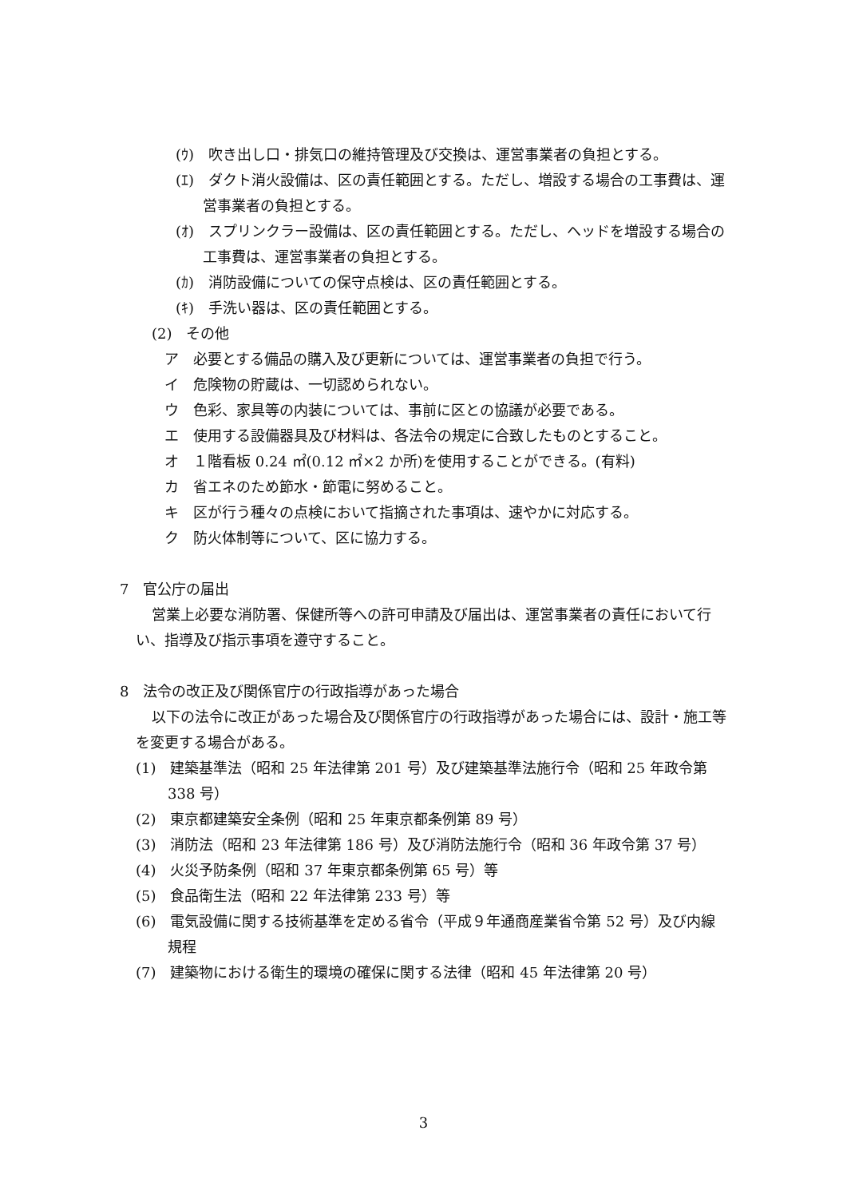(ｳ)　吹き出し口・排気口の維持管理及び交換は、運営事業者の負担とする。
(ｴ)　ダクト消火設備は、区の責任範囲とする。ただし、増設する場合の工事費は、運営事業者の負担とする。
(ｵ)　スプリンクラー設備は、区の責任範囲とする。ただし、ヘッドを増設する場合の工事費は、運営事業者の負担とする。
(ｶ)　消防設備についての保守点検は、区の責任範囲とする。
(ｷ)　手洗い器は、区の責任範囲とする。
(2)　その他
ア　必要とする備品の購入及び更新については、運営事業者の負担で行う。
イ　危険物の貯蔵は、一切認められない。
ウ　色彩、家具等の内装については、事前に区との協議が必要である。
エ　使用する設備器具及び材料は、各法令の規定に合致したものとすること。
オ　１階看板 0.24 ㎡(0.12 ㎡×2 か所)を使用することができる。(有料)
カ　省エネのため節水・節電に努めること。
キ　区が行う種々の点検において指摘された事項は、速やかに対応する。
ク　防火体制等について、区に協力する。
7　官公庁の届出
営業上必要な消防署、保健所等への許可申請及び届出は、運営事業者の責任において行い、指導及び指示事項を遵守すること。
8　法令の改正及び関係官庁の行政指導があった場合
以下の法令に改正があった場合及び関係官庁の行政指導があった場合には、設計・施工等を変更する場合がある。
(1)　建築基準法（昭和 25 年法律第 201 号）及び建築基準法施行令（昭和 25 年政令第 338 号）
(2)　東京都建築安全条例（昭和 25 年東京都条例第 89 号）
(3)　消防法（昭和 23 年法律第 186 号）及び消防法施行令（昭和 36 年政令第 37 号）
(4)　火災予防条例（昭和 37 年東京都条例第 65 号）等
(5)　食品衛生法（昭和 22 年法律第 233 号）等
(6)　電気設備に関する技術基準を定める省令（平成９年通商産業省令第 52 号）及び内線規程
(7)　建築物における衛生的環境の確保に関する法律（昭和 45 年法律第 20 号）
3